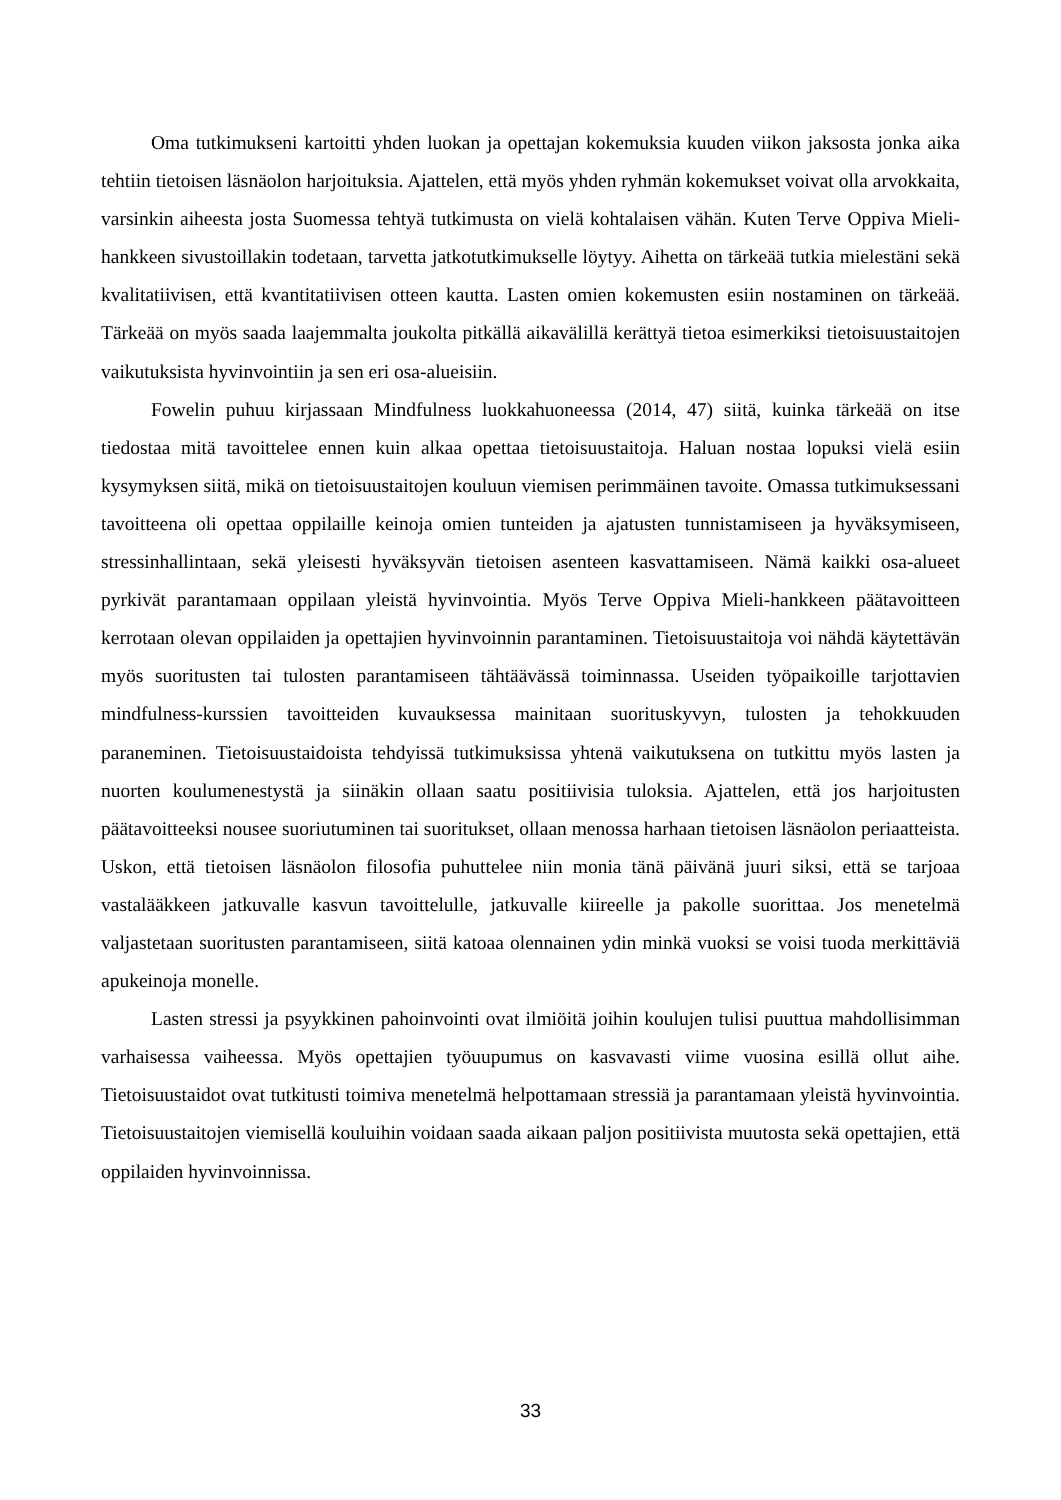Oma tutkimukseni kartoitti yhden luokan ja opettajan kokemuksia kuuden viikon jaksosta jonka aika tehtiin tietoisen läsnäolon harjoituksia. Ajattelen, että myös yhden ryhmän kokemukset voivat olla arvokkaita, varsinkin aiheesta josta Suomessa tehtyä tutkimusta on vielä kohtalaisen vähän. Kuten Terve Oppiva Mieli-hankkeen sivustoillakin todetaan, tarvetta jatkotutkimukselle löytyy. Aihetta on tärkeää tutkia mielestäni sekä kvalitatiivisen, että kvantitatiivisen otteen kautta. Lasten omien kokemusten esiin nostaminen on tärkeää. Tärkeää on myös saada laajemmalta joukolta pitkällä aikavälillä kerättyä tietoa esimerkiksi tietoisuustaitojen vaikutuksista hyvinvointiin ja sen eri osa-alueisiin.
Fowelin puhuu kirjassaan Mindfulness luokkahuoneessa (2014, 47) siitä, kuinka tärkeää on itse tiedostaa mitä tavoittelee ennen kuin alkaa opettaa tietoisuustaitoja. Haluan nostaa lopuksi vielä esiin kysymyksen siitä, mikä on tietoisuustaitojen kouluun viemisen perimmäinen tavoite. Omassa tutkimuksessani tavoitteena oli opettaa oppilaille keinoja omien tunteiden ja ajatusten tunnistamiseen ja hyväksymiseen, stressinhallintaan, sekä yleisesti hyväksyvän tietoisen asenteen kasvattamiseen. Nämä kaikki osa-alueet pyrkivät parantamaan oppilaan yleistä hyvinvointia. Myös Terve Oppiva Mieli-hankkeen päätavoitteen kerrotaan olevan oppilaiden ja opettajien hyvinvoinnin parantaminen. Tietoisuustaitoja voi nähdä käytettävän myös suoritusten tai tulosten parantamiseen tähtäävässä toiminnassa. Useiden työpaikoille tarjottavien mindfulness-kurssien tavoitteiden kuvauksessa mainitaan suorituskyvyn, tulosten ja tehokkuuden paraneminen. Tietoisuustaidoista tehdyissä tutkimuksissa yhtenä vaikutuksena on tutkittu myös lasten ja nuorten koulumenestystä ja siinäkin ollaan saatu positiivisia tuloksia. Ajattelen, että jos harjoitusten päätavoitteeksi nousee suoriutuminen tai suoritukset, ollaan menossa harhaan tietoisen läsnäolon periaatteista. Uskon, että tietoisen läsnäolon filosofia puhuttelee niin monia tänä päivänä juuri siksi, että se tarjoaa vastalääkkeen jatkuvalle kasvun tavoittelulle, jatkuvalle kiireelle ja pakolle suorittaa. Jos menetelmä valjastetaan suoritusten parantamiseen, siitä katoaa olennainen ydin minkä vuoksi se voisi tuoda merkittäviä apukeinoja monelle.
Lasten stressi ja psyykkinen pahoinvointi ovat ilmiöitä joihin koulujen tulisi puuttua mahdollisimman varhaisessa vaiheessa. Myös opettajien työuupumus on kasvavasti viime vuosina esillä ollut aihe. Tietoisuustaidot ovat tutkitusti toimiva menetelmä helpottamaan stressiä ja parantamaan yleistä hyvinvointia. Tietoisuustaitojen viemisellä kouluihin voidaan saada aikaan paljon positiivista muutosta sekä opettajien, että oppilaiden hyvinvoinnissa.
33